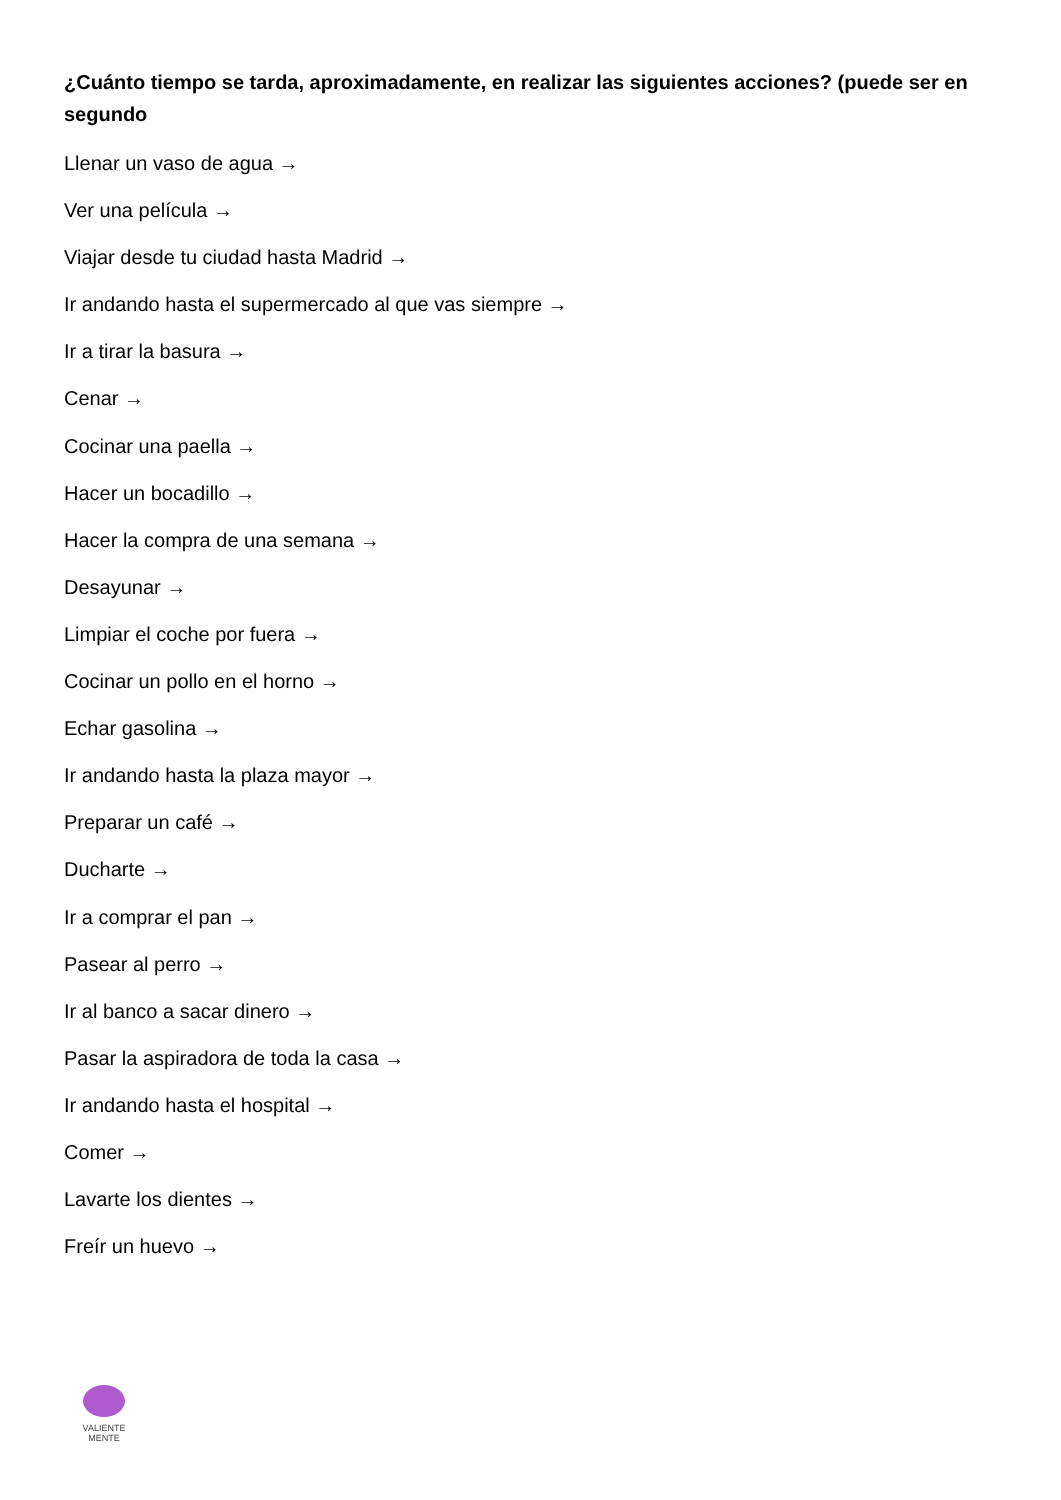¿Cuánto tiempo se tarda, aproximadamente, en realizar las siguientes acciones? (puede ser en segundo
Llenar un vaso de agua →
Ver una película →
Viajar desde tu ciudad hasta Madrid →
Ir andando hasta el supermercado al que vas siempre →
Ir a tirar la basura →
Cenar →
Cocinar una paella →
Hacer un bocadillo →
Hacer la compra de una semana →
Desayunar →
Limpiar el coche por fuera →
Cocinar un pollo en el horno →
Echar gasolina →
Ir andando hasta la plaza mayor →
Preparar un café →
Ducharte →
Ir a comprar el pan →
Pasear al perro →
Ir al banco a sacar dinero →
Pasar la aspiradora de toda la casa →
Ir andando hasta el hospital →
Comer →
Lavarte los dientes →
Freír un huevo →
VALIENTE
MENTE